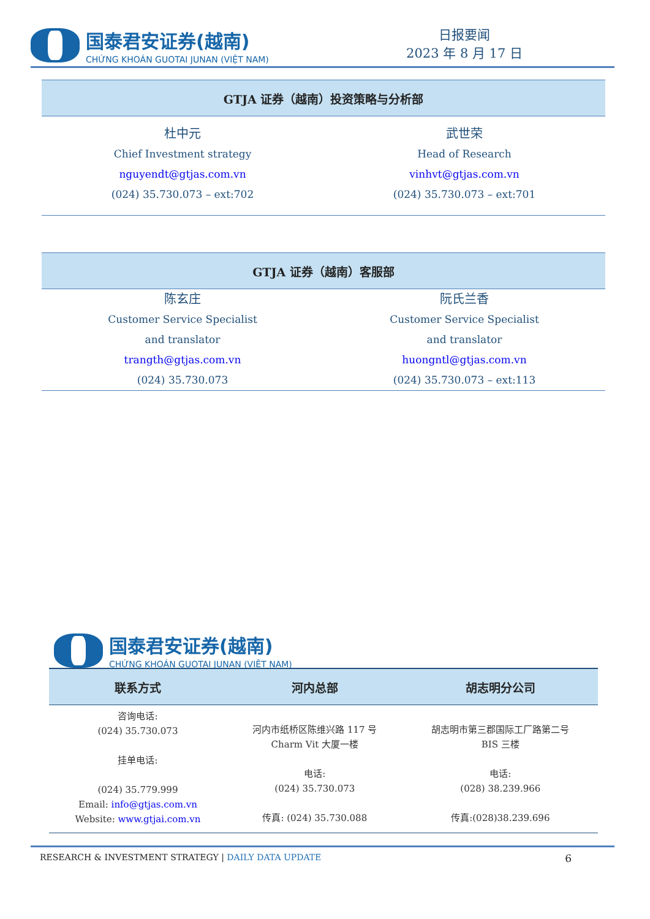国泰君安证券(越南)
CHỨNG KHOÁN GUOTAI JUNAN (VIỆT NAM)
日报要闻
2023 年 8 月 17 日
| GTJA 证券（越南）投资策略与分析部 | |
| --- | --- |
| 杜中元 | 武世荣 |
| Chief Investment strategy | Head of Research |
| nguyendt@gtjas.com.vn | vinhvt@gtjas.com.vn |
| (024) 35.730.073 – ext:702 | (024) 35.730.073 – ext:701 |
| GTJA 证券（越南）客服部 | |
| --- | --- |
| 陈玄庄 | 阮氏兰香 |
| Customer Service Specialist | Customer Service Specialist |
| and translator | and translator |
| trangth@gtjas.com.vn | huongntl@gtjas.com.vn |
| (024) 35.730.073 | (024) 35.730.073 – ext:113 |
国泰君安证券(越南)
CHỨNG KHOÁN GUOTAI JUNAN (VIỆT NAM)
| 联系方式 | 河内总部 | 胡志明分公司 |
| --- | --- | --- |
| 咨询电话: (024) 35.730.073 挂单电话: (024) 35.779.999 Email: info@gtjas.com.vn Website: www.gtjai.com.vn | 河内市纸桥区陈维兴路 117 号 Charm Vit 大厦一楼 电话: (024) 35.730.073 传真: (024) 35.730.088 | 胡志明市第三郡国际工厂路第二号 BIS 三楼 电话: (028) 38.239.966 传真:(028)38.239.696 |
RESEARCH & INVESTMENT STRATEGY | DAILY DATA UPDATE
6